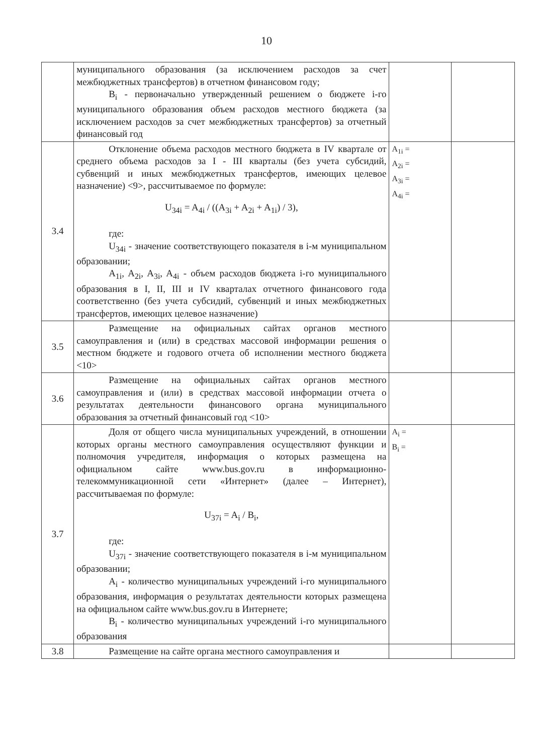10
| | муниципального образования (за исключением расходов за счет межбюджетных трансфертов) в отчетном финансовом году; B<sub>i</sub> - первоначально утвержденный решением о бюджете i-го муниципального образования объем расходов местного бюджета (за исключением расходов за счет межбюджетных трансфертов) за отчетный финансовый год | | |
| 3.4 | Отклонение объема расходов местного бюджета в IV квартале от среднего объема расходов за I - III кварталы (без учета субсидий, субвенций и иных межбюджетных трансфертов, имеющих целевое назначение) <9>, рассчитываемое по формуле: U<sub>34i</sub> = A<sub>4i</sub> / ((A<sub>3i</sub> + A<sub>2i</sub> + A<sub>1i</sub>) / 3), где: U<sub>34i</sub> - значение соответствующего показателя в i-м муниципальном образовании; A<sub>1i</sub>, A<sub>2i</sub>, A<sub>3i</sub>, A<sub>4i</sub> - объем расходов бюджета i-го муниципального образования в I, II, III и IV кварталах отчетного финансового года соответственно (без учета субсидий, субвенций и иных межбюджетных трансфертов, имеющих целевое назначение) | A<sub>1i</sub> = A<sub>2i</sub> = A<sub>3i</sub> = A<sub>4i</sub> = | |
| 3.5 | Размещение на официальных сайтах органов местного самоуправления и (или) в средствах массовой информации решения о местном бюджете и годового отчета об исполнении местного бюджета <10> | | |
| 3.6 | Размещение на официальных сайтах органов местного самоуправления и (или) в средствах массовой информации отчета о результатах деятельности финансового органа муниципального образования за отчетный финансовый год <10> | | |
| 3.7 | Доля от общего числа муниципальных учреждений, в отношении которых органы местного самоуправления осуществляют функции и полномочия учредителя, информация о которых размещена на официальном сайте www.bus.gov.ru в информационно-телекоммуникационной сети «Интернет» (далее – Интернет), рассчитываемая по формуле: U<sub>37i</sub> = A<sub>i</sub> / B<sub>i</sub>, где: U<sub>37i</sub> - значение соответствующего показателя в i-м муниципальном образовании; A<sub>i</sub> - количество муниципальных учреждений i-го муниципального образования, информация о результатах деятельности которых размещена на официальном сайте www.bus.gov.ru в Интернете; B<sub>i</sub> - количество муниципальных учреждений i-го муниципального образования | A<sub>i</sub> = B<sub>i</sub> = | |
| 3.8 | Размещение на сайте органа местного самоуправления и | | |